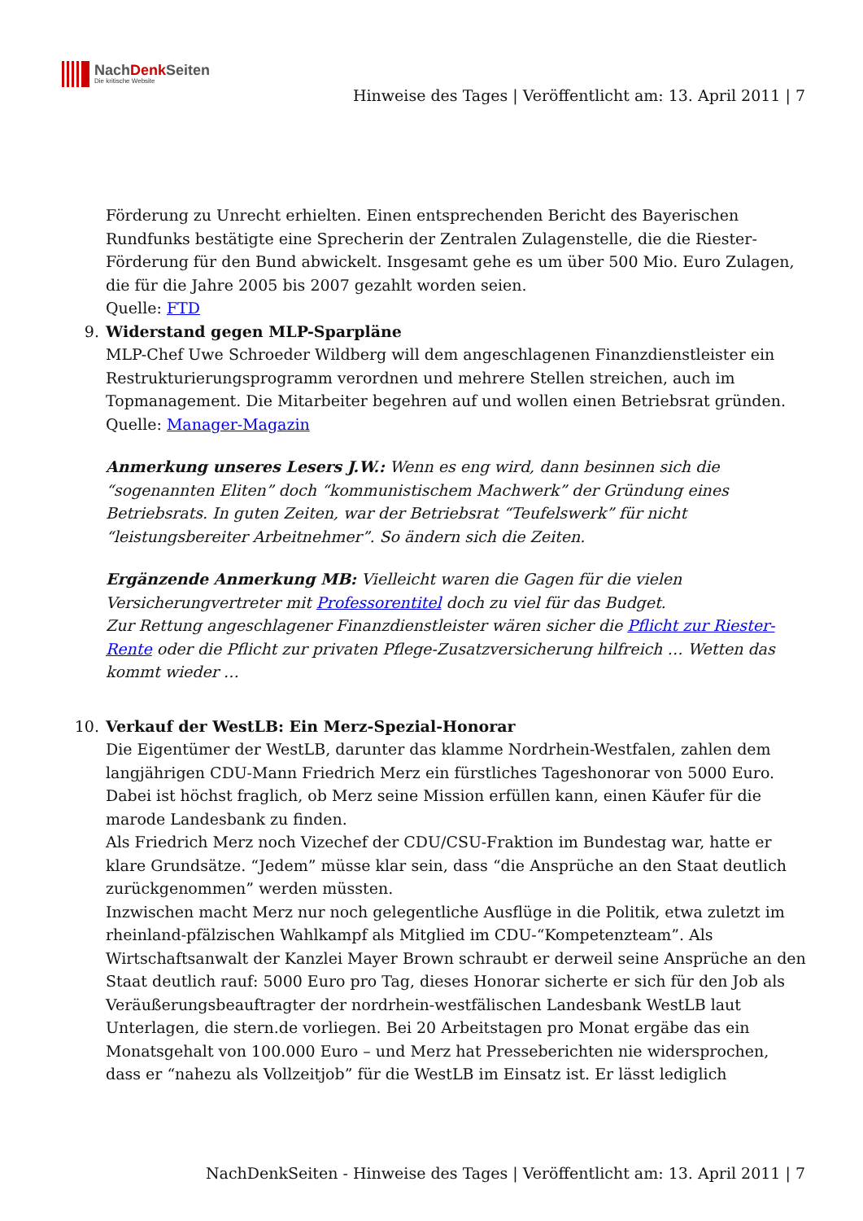NachDenk Seiten
Die kritische Website
Hinweise des Tages | Veröffentlicht am: 13. April 2011 | 7
Förderung zu Unrecht erhielten. Einen entsprechenden Bericht des Bayerischen Rundfunks bestätigte eine Sprecherin der Zentralen Zulagenstelle, die die Riester-Förderung für den Bund abwickelt. Insgesamt gehe es um über 500 Mio. Euro Zulagen, die für die Jahre 2005 bis 2007 gezahlt worden seien.
Quelle: FTD
9.
Widerstand gegen MLP-Sparpläne
MLP-Chef Uwe Schroeder Wildberg will dem angeschlagenen Finanzdienstleister ein Restrukturierungsprogramm verordnen und mehrere Stellen streichen, auch im Topmanagement. Die Mitarbeiter begehren auf und wollen einen Betriebsrat gründen.
Quelle: Manager-Magazin
Anmerkung unseres Lesers J.W.: Wenn es eng wird, dann besinnen sich die “sogenannten Eliten” doch “kommunistischem Machwerk” der Gründung eines Betriebsrats. In guten Zeiten, war der Betriebsrat “Teufelswerk” für nicht “leistungsbereiter Arbeitnehmer”. So ändern sich die Zeiten.
Ergänzende Anmerkung MB: Vielleicht waren die Gagen für die vielen Versicherungvertreter mit Professorentitel doch zu viel für das Budget.
Zur Rettung angeschlagener Finanzdienstleister wären sicher die Pflicht zur Riester-Rente oder die Pflicht zur privaten Pflege-Zusatzversicherung hilfreich … Wetten das kommt wieder …
10.
Verkauf der WestLB: Ein Merz-Spezial-Honorar
Die Eigentümer der WestLB, darunter das klamme Nordrhein-Westfalen, zahlen dem langjährigen CDU-Mann Friedrich Merz ein fürstliches Tageshonorar von 5000 Euro. Dabei ist höchst fraglich, ob Merz seine Mission erfüllen kann, einen Käufer für die marode Landesbank zu finden.
Als Friedrich Merz noch Vizechef der CDU/CSU-Fraktion im Bundestag war, hatte er klare Grundsätze. “Jedem” müsse klar sein, dass “die Ansprüche an den Staat deutlich zurückgenommen” werden müssten.
Inzwischen macht Merz nur noch gelegentliche Ausflüge in die Politik, etwa zuletzt im rheinland-pfälzischen Wahlkampf als Mitglied im CDU-“Kompetenzteam”. Als Wirtschaftsanwalt der Kanzlei Mayer Brown schraubt er derweil seine Ansprüche an den Staat deutlich rauf: 5000 Euro pro Tag, dieses Honorar sicherte er sich für den Job als Veräußerungsbeauftragter der nordrhein-westfälischen Landesbank WestLB laut Unterlagen, die stern.de vorliegen. Bei 20 Arbeitstagen pro Monat ergäbe das ein Monatsgehalt von 100.000 Euro – und Merz hat Presseberichten nie widersprochen, dass er “nahezu als Vollzeitjob” für die WestLB im Einsatz ist. Er lässt lediglich
NachDenkSeiten - Hinweise des Tages | Veröffentlicht am: 13. April 2011 | 7